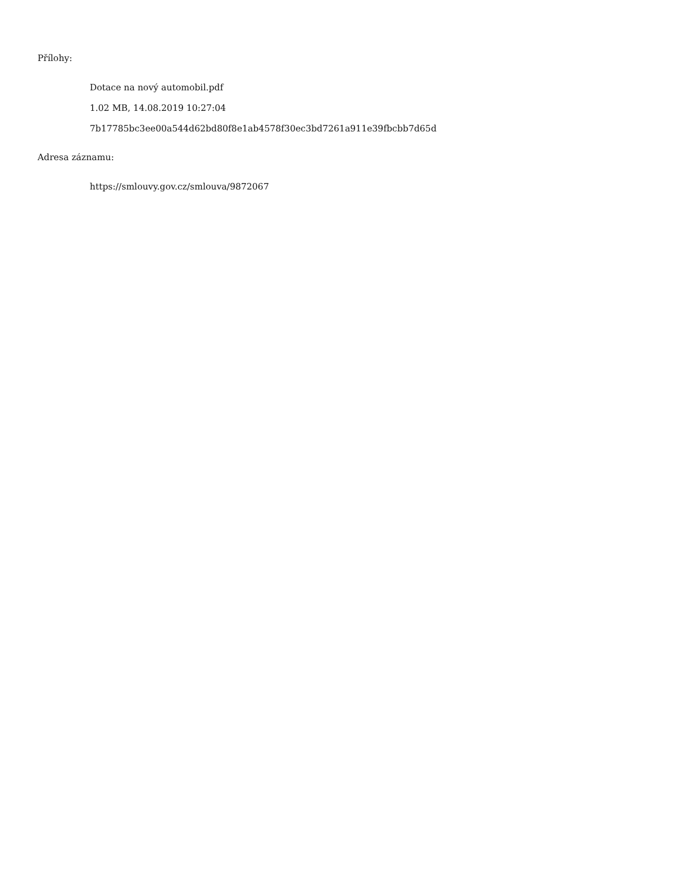Přílohy:
Dotace na nový automobil.pdf
1.02 MB, 14.08.2019 10:27:04
7b17785bc3ee00a544d62bd80f8e1ab4578f30ec3bd7261a911e39fbcbb7d65d
Adresa záznamu:
https://smlouvy.gov.cz/smlouva/9872067